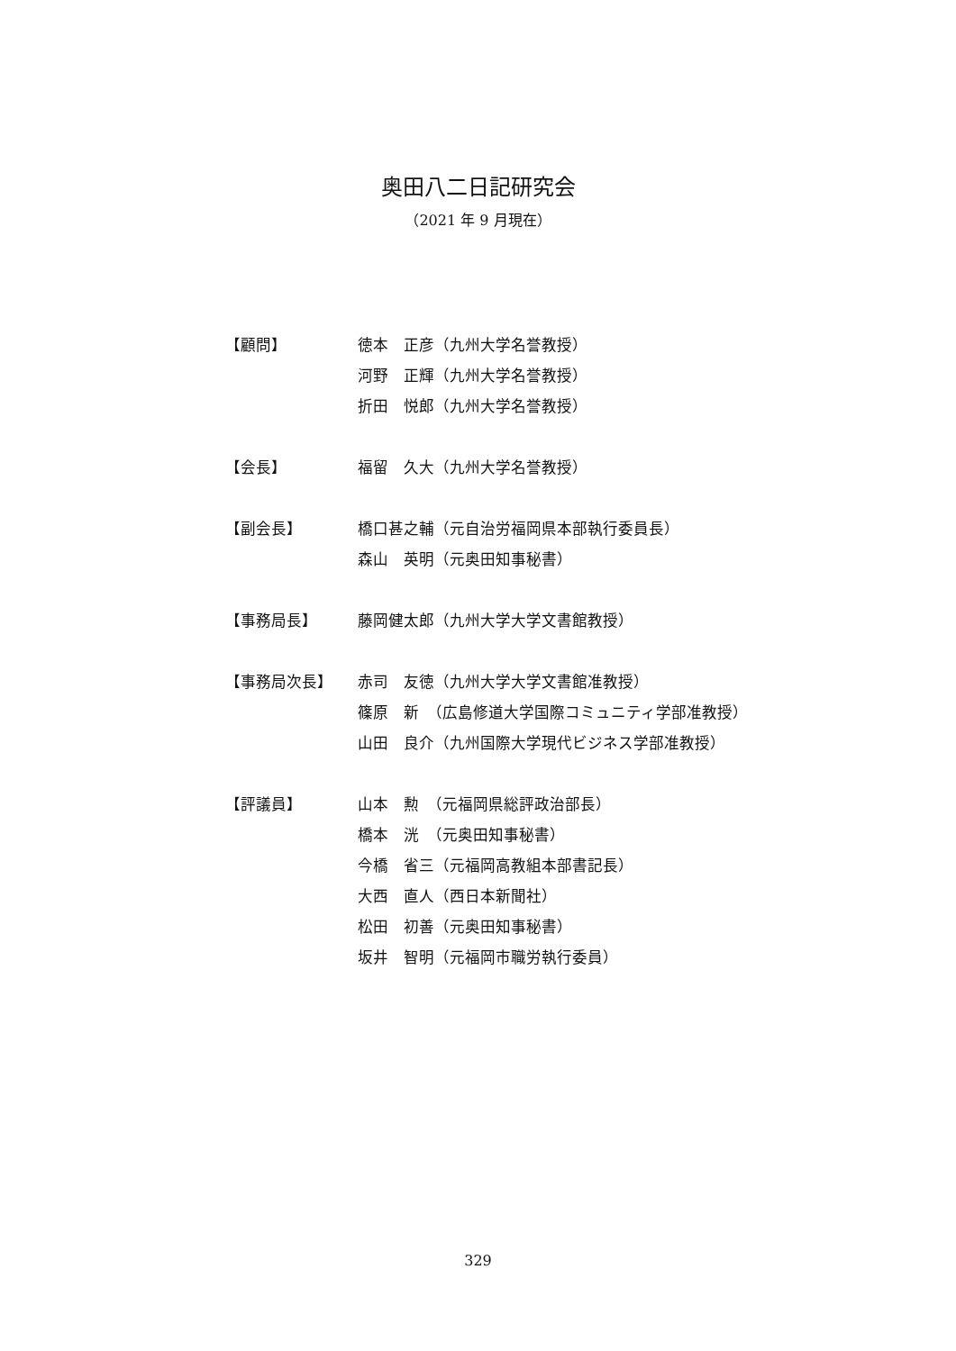奥田八二日記研究会
（2021 年 9 月現在）
【顧問】
徳本　正彦（九州大学名誉教授）
河野　正輝（九州大学名誉教授）
折田　悦郎（九州大学名誉教授）
【会長】
福留　久大（九州大学名誉教授）
【副会長】
橋口甚之輔（元自治労福岡県本部執行委員長）
森山　英明（元奥田知事秘書）
【事務局長】
藤岡健太郎（九州大学大学文書館教授）
【事務局次長】
赤司　友徳（九州大学大学文書館准教授）
篠原　新　（広島修道大学国際コミュニティ学部准教授）
山田　良介（九州国際大学現代ビジネス学部准教授）
【評議員】
山本　勲　（元福岡県総評政治部長）
橋本　洸　（元奥田知事秘書）
今橋　省三（元福岡高教組本部書記長）
大西　直人（西日本新聞社）
松田　初善（元奥田知事秘書）
坂井　智明（元福岡市職労執行委員）
329